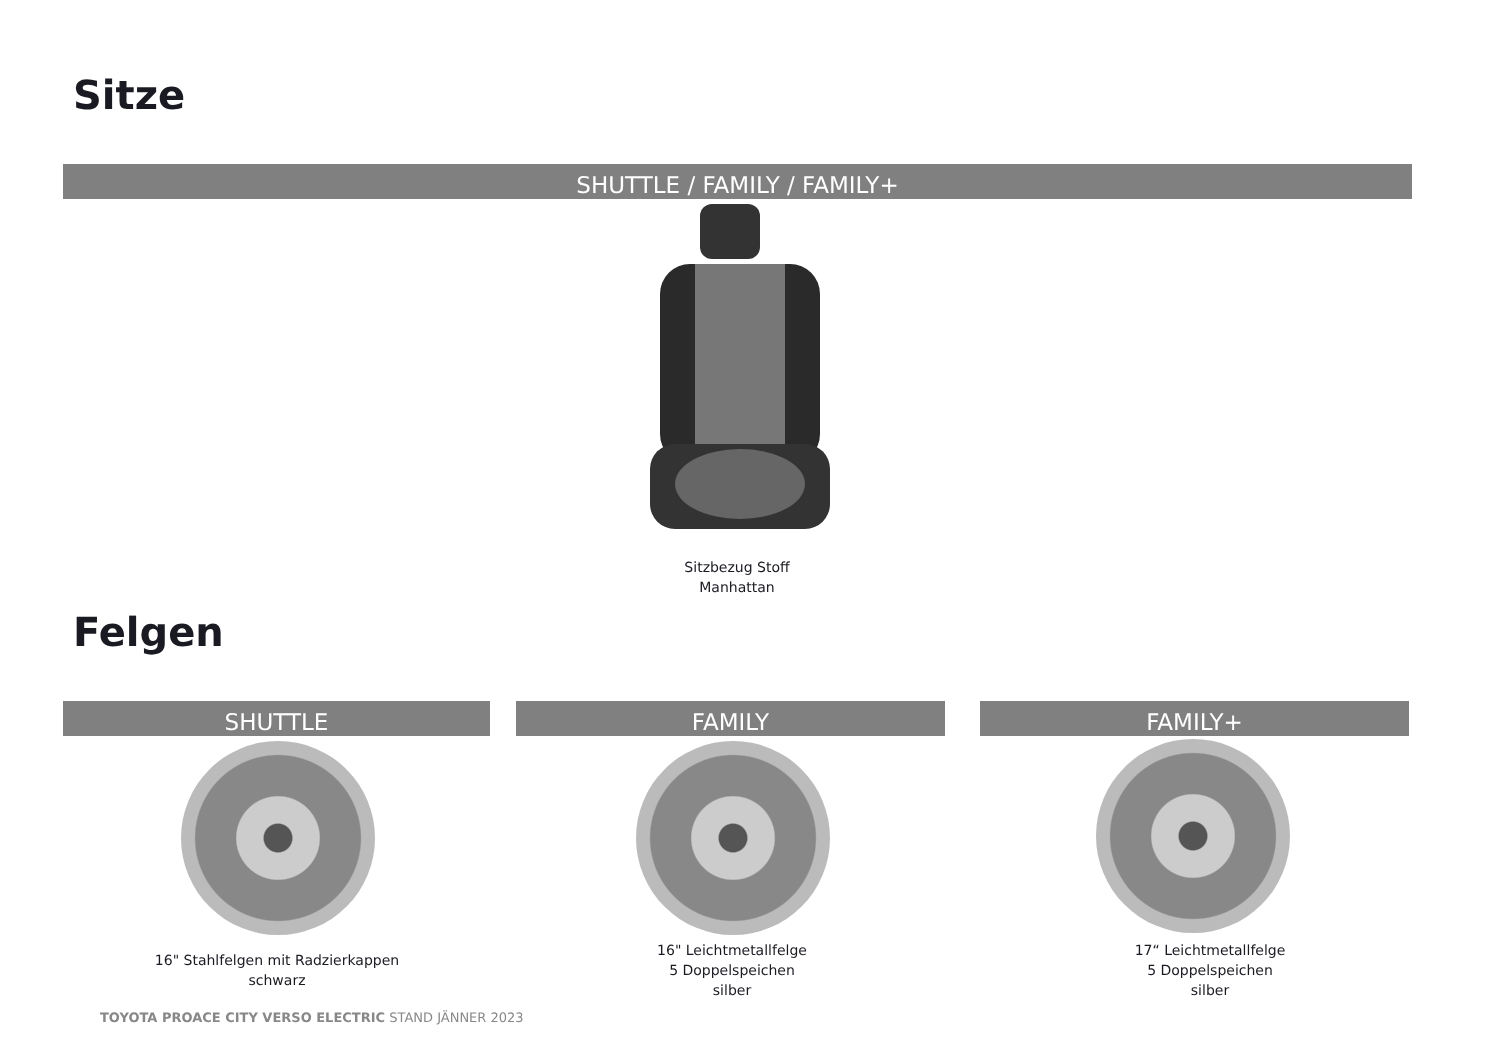Sitze
SHUTTLE / FAMILY / FAMILY+
Sitzbezug Stoff
Manhattan
Felgen
SHUTTLE FAMILY FAMILY+
16" Stahlfelgen mit Radzierkappen
schwarz
16" Leichtmetallfelge
5 Doppelspeichen
silber
17“ Leichtmetallfelge
5 Doppelspeichen
silber
TOYOTA PROACE CITY VERSO ELECTRIC STAND JÄNNER 2023